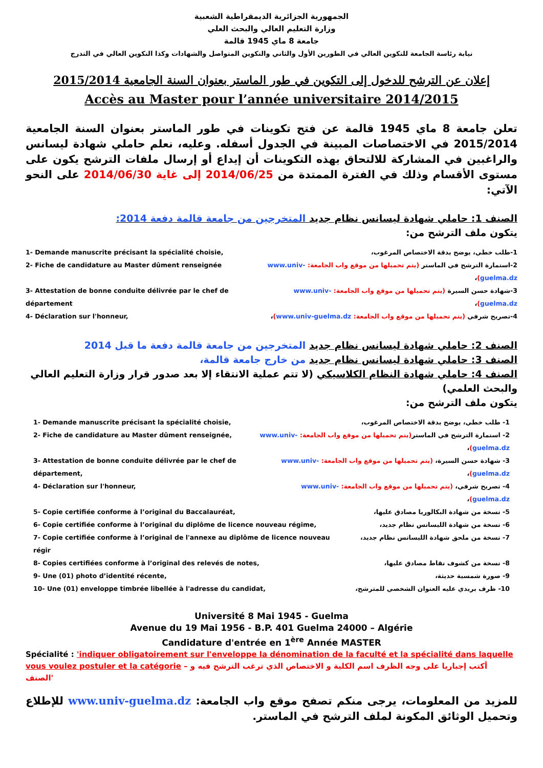الجمهورية الجزائرية الديمقراطية الشعبية
وزارة التعليم العالي والبحث العلي
جامعة 8 ماي 1945 قالمة
نيابة رئاسة الجامعة للتكوين العالي في الطورين الأول والثاني والتكوين المتواصل والشهادات وكذا التكوين العالي في التدرج
إعلان عن الترشح للدخول إلى التكوين في طور الماستر بعنوان السنة الجامعية 2015/2014
Accès au Master pour l’année universitaire 2014/2015
تعلن جامعة 8 ماي 1945 قالمة عن فتح تكوينات في طور الماستر بعنوان السنة الجامعية 2015/2014 في الاختصاصات المبينة في الجدول أسفله. وعليه، نعلم حاملي شهادة ليسانس والراغبين في المشاركة للالتحاق بهذه التكوينات أن إيداع أو إرسال ملفات الترشح يكون على مستوى الأقسام وذلك في الفترة الممتدة من 2014/06/25 إلى غاية 2014/06/30 على النحو الآتي:
الصنف 1: حاملي شهادة ليسانس نظام جديد المتخرجين من جامعة قالمة دفعة 2014:
يتكون ملف الترشح من:
1- Demande manuscrite précisant la spécialité choisie, 1-طلب خطي، يوضح بدقة الاختصاص المرغوب،
2- Fiche de candidature au Master dûment renseignée 2-استمارة الترشح في الماستر (يتم تحميلها من موقع واب الجامعة: www.univ-guelma.dz)،
3- Attestation de bonne conduite délivrée par le chef de département
3-شهادة حسن السيرة (يتم تحميلها من موقع واب الجامعة: www.univ-guelma.dz)،
4- Déclaration sur l'honneur, 4-تصريح شرفي (يتم تحميلها من موقع واب الجامعة: www.univ-guelma.dz)،
الصنف 2: حاملي شهادة ليسانس نظام جديد المتخرجين من جامعة قالمة دفعة ما قبل 2014
الصنف 3: حاملي شهادة ليسانس نظام جديد من خارج جامعة قالمة،
الصنف 4: حاملي شهادة النظام الكلاسيكي (لا تتم عملية الانتقاء إلا بعد صدور قرار وزارة التعليم العالي والبحث العلمي)
يتكون ملف الترشح من:
1- Demande manuscrite précisant la spécialité choisie, 1- طلب خطي، يوضح بدقة الاختصاص المرغوب،
2- Fiche de candidature au Master dûment renseignée, 2- استمارة الترشح في الماستر(يتم تحميلها من موقع واب الجامعة: www.univ-guelma.dz)،
3- Attestation de bonne conduite délivrée par le chef de département,
3- شهادة حسن السيرة، (يتم تحميلها من موقع واب الجامعة: www.univ-guelma.dz)،
4- Déclaration sur l'honneur, 4- تصريح شرفي، (يتم تحميلها من موقع واب الجامعة: www.univ-guelma.dz)،
5- Copie certifiée conforme à l’original du Baccalauréat, 5- نسخة من شهادة البكالوريا مصادق عليها،
6- Copie certifiée conforme à l’original du diplôme de licence nouveau régime, 6- نسخة من شهادة الليسانس نظام جديد،
7- Copie certifiée conforme à l’original de l'annexe au diplôme de licence nouveau régir
7- نسخة من ملحق شهادة الليسانس نظام جديد،
8- Copies certifiées conforme à l’original des relevés de notes, 8- نسخة من كشوف نقاط مصادق عليها،
9- Une (01) photo d’identité récente, 9- صورة شمسية حديثة،
10- Une (01) enveloppe timbrée libellée à l'adresse du candidat, 10- ظرف بريدي عليه العنوان الشخصي للمترشح،
Université 8 Mai 1945 - Guelma
Avenue du 19 Mai 1956 - B.P. 401 Guelma 24000 – Algérie
Candidature d'entrée en 1<sup>ère</sup> Année MASTER
Spécialité : 'indiquer obligatoirement sur l'enveloppe la dénomination de la faculté et la spécialité dans laquelle vous voulez postuler et la catégorie – أكتب إجباريا على وجه الظرف اسم الكلية و الاختصاص الذي ترغب الترشح فيه و الصنف'
للمزيد من المعلومات، يرجى منكم تصفح موقع واب الجامعة: www.univ-guelma.dz للإطلاع وتحميل الوثائق المكونة لملف الترشح في الماستر.